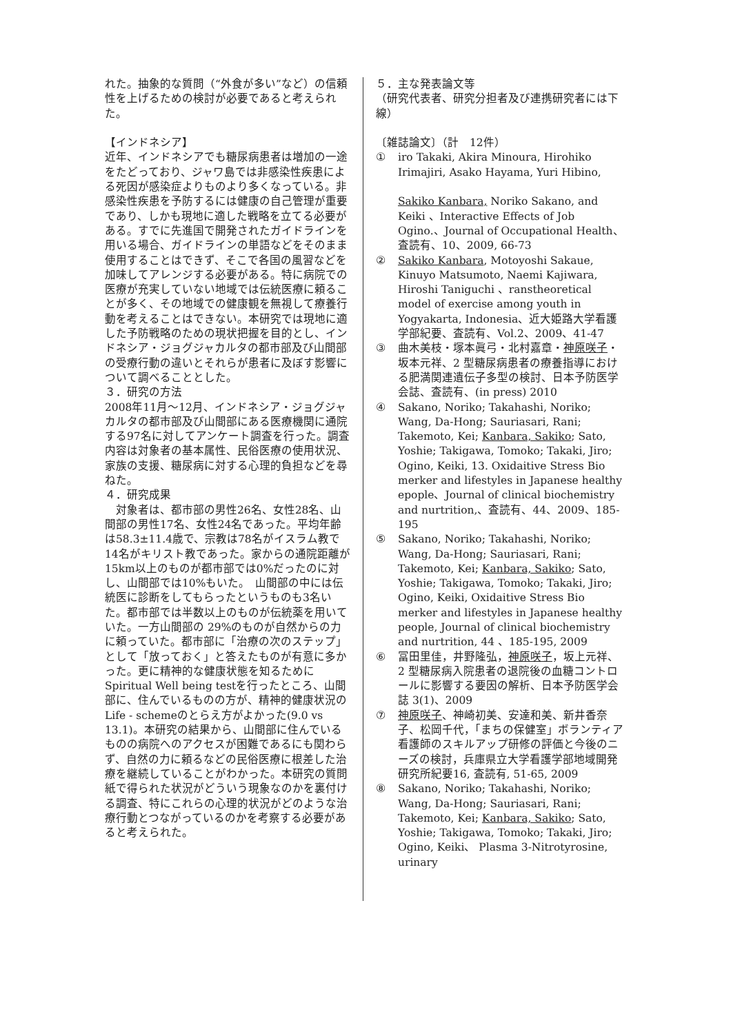れた。抽象的な質問（“外食が多い”など）の信頼性を上げるための検討が必要であると考えられた。
【インドネシア】
近年、インドネシアでも糖尿病患者は増加の一途をたどっており、ジャワ島では非感染性疾患による死因が感染症よりものより多くなっている。非感染性疾患を予防するには健康の自己管理が重要であり、しかも現地に適した戦略を立てる必要がある。すでに先進国で開発されたガイドラインを用いる場合、ガイドラインの単語などをそのまま使用することはできず、そこで各国の風習などを加味してアレンジする必要がある。特に病院での医療が充実していない地域では伝統医療に頼ることが多く、その地域での健康観を無視して療養行動を考えることはできない。本研究では現地に適した予防戦略のための現状把握を目的とし、インドネシア・ジョグジャカルタの都市部及び山間部の受療行動の違いとそれらが患者に及ぼす影響について調べることとした。
３．研究の方法
2008年11月～12月、インドネシア・ジョグジャカルタの都市部及び山間部にある医療機関に通院する97名に対してアンケート調査を行った。調査内容は対象者の基本属性、民俗医療の使用状況、家族の支援、糖尿病に対する心理的負担などを尋ねた。
４．研究成果
　対象者は、都市部の男性26名、女性28名、山間部の男性17名、女性24名であった。平均年齢は58.3±11.4歳で、宗教は78名がイスラム教で14名がキリスト教であった。家からの通院距離が15km以上のものが都市部では0%だったのに対し、山間部では10%もいた。　山間部の中には伝統医に診断をしてもらったというものも3名いた。都市部では半数以上のものが伝統薬を用いていた。一方山間部の 29%のものが自然からの力に頼っていた。都市部に「治療の次のステップ」として「放っておく」と答えたものが有意に多かった。更に精神的な健康状態を知るためにSpiritual Well being testを行ったところ、山間部に、住んでいるものの方が、精神的健康状況のLife - schemeのとらえ方がよかった(9.0 vs 13.1)。本研究の結果から、山間部に住んでいるものの病院へのアクセスが困難であるにも関わらず、自然の力に頼るなどの民俗医療に根差した治療を継続していることがわかった。本研究の質問紙で得られた状況がどういう現象なのかを裏付ける調査、特にこれらの心理的状況がどのような治療行動とつながっているのかを考察する必要があると考えられた。
５．主な発表論文等
（研究代表者、研究分担者及び連携研究者には下線）
〔雑誌論文〕（計　12件）
① iro Takaki, Akira Minoura, Hirohiko Irimajiri, Asako Hayama, Yuri Hibino,
Sakiko Kanbara, Noriko Sakano, and Keiki 、Interactive Effects of Job Ogino.、Journal of Occupational Health、査読有、10、2009, 66-73
② Sakiko Kanbara, Motoyoshi Sakaue, Kinuyo Matsumoto, Naemi Kajiwara, Hiroshi Taniguchi 、ranstheoretical model of exercise among youth in Yogyakarta, Indonesia、近大姫路大学看護学部紀要、査読有、Vol.2、2009、41-47
③ 曲木美枝・塚本眞弓・北村嘉章・神原咲子・坂本元祥、2 型糖尿病患者の療養指導における肥満関連遺伝子多型の検討、日本予防医学会誌、査読有、(in press) 2010
④ Sakano, Noriko; Takahashi, Noriko; Wang, Da-Hong; Sauriasari, Rani; Takemoto, Kei; Kanbara, Sakiko; Sato, Yoshie; Takigawa, Tomoko; Takaki, Jiro; Ogino, Keiki, 13. Oxidaitive Stress Bio merker and lifestyles in Japanese healthy epople、Journal of clinical biochemistry and nurtrition,、査読有、44、2009、185-195
⑤ Sakano, Noriko; Takahashi, Noriko; Wang, Da-Hong; Sauriasari, Rani; Takemoto, Kei; Kanbara, Sakiko; Sato, Yoshie; Takigawa, Tomoko; Takaki, Jiro; Ogino, Keiki, Oxidaitive Stress Bio merker and lifestyles in Japanese healthy people, Journal of clinical biochemistry and nurtrition, 44 、185-195, 2009
⑥ 冨田里佳，井野隆弘，神原咲子，坂上元祥、2 型糖尿病入院患者の退院後の血糖コントロールに影響する要因の解析、日本予防医学会誌 3(1)、2009
⑦ 神原咲子、神崎初美、安達和美、新井香奈子、松岡千代，「まちの保健室」ボランティア看護師のスキルアップ研修の評価と今後のニーズの検討，兵庫県立大学看護学部地域開発研究所紀要16, 査読有, 51-65, 2009
⑧ Sakano, Noriko; Takahashi, Noriko; Wang, Da-Hong; Sauriasari, Rani; Takemoto, Kei; Kanbara, Sakiko; Sato, Yoshie; Takigawa, Tomoko; Takaki, Jiro; Ogino, Keiki、 Plasma 3-Nitrotyrosine, urinary